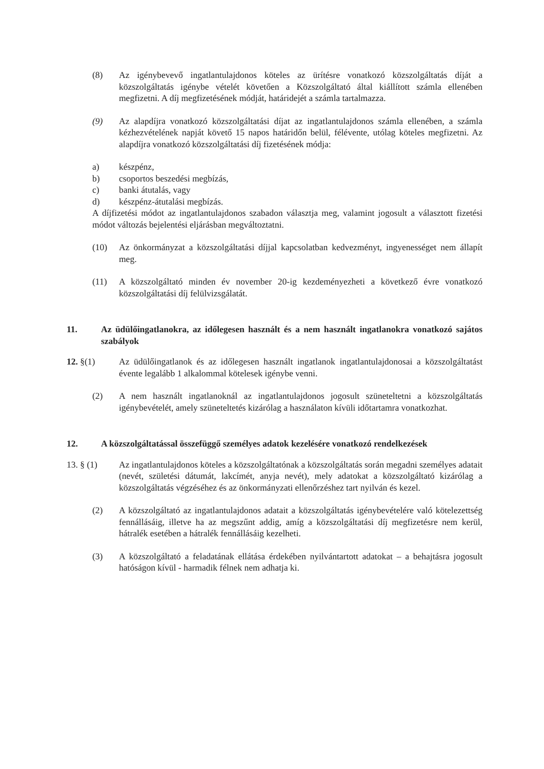(8) Az igénybevevő ingatlantulajdonos köteles az ürítésre vonatkozó közszolgáltatás díját a közszolgáltatás igénybe vételét követően a Közszolgáltató által kiállított számla ellenében megfizetni. A díj megfizetésének módját, határidejét a számla tartalmazza.
(9) Az alapdíjra vonatkozó közszolgáltatási díjat az ingatlantulajdonos számla ellenében, a számla kézhezvételének napját követő 15 napos határidőn belül, félévente, utólag köteles megfizetni. Az alapdíjra vonatkozó közszolgáltatási díj fizetésének módja:
a) készpénz,
b) csoportos beszedési megbízás,
c) banki átutalás, vagy
d) készpénz-átutalási megbízás.
A díjfizetési módot az ingatlantulajdonos szabadon választja meg, valamint jogosult a választott fizetési módot változás bejelentési eljárásban megváltoztatni.
(10) Az önkormányzat a közszolgáltatási díjjal kapcsolatban kedvezményt, ingyenességet nem állapít meg.
(11) A közszolgáltató minden év november 20-ig kezdeményezheti a következő évre vonatkozó közszolgáltatási díj felülvizsgálatát.
11. Az üdülőingatlanokra, az időlegesen használt és a nem használt ingatlanokra vonatkozó sajátos szabályok
12. §(1) Az üdülőingatlanok és az időlegesen használt ingatlanok ingatlantulajdonosai a közszolgáltatást évente legalább 1 alkalommal kötelesek igénybe venni.
(2) A nem használt ingatlanoknál az ingatlantulajdonos jogosult szüneteltetni a közszolgáltatás igénybevételét, amely szüneteltetés kizárólag a használaton kívüli időtartamra vonatkozhat.
12. A közszolgáltatással összefüggő személyes adatok kezelésére vonatkozó rendelkezések
13. § (1) Az ingatlantulajdonos köteles a közszolgáltatónak a közszolgáltatás során megadni személyes adatait (nevét, születési dátumát, lakcímét, anyja nevét), mely adatokat a közszolgáltató kizárólag a közszolgáltatás végzéséhez és az önkormányzati ellenőrzéshez tart nyilván és kezel.
(2) A közszolgáltató az ingatlantulajdonos adatait a közszolgáltatás igénybevételére való kötelezettség fennállásáig, illetve ha az megszűnt addig, amíg a közszolgáltatási díj megfizetésre nem kerül, hátralék esetében a hátralék fennállásáig kezelheti.
(3) A közszolgáltató a feladatának ellátása érdekében nyilvántartott adatokat – a behajtásra jogosult hatóságon kívül - harmadik félnek nem adhatja ki.